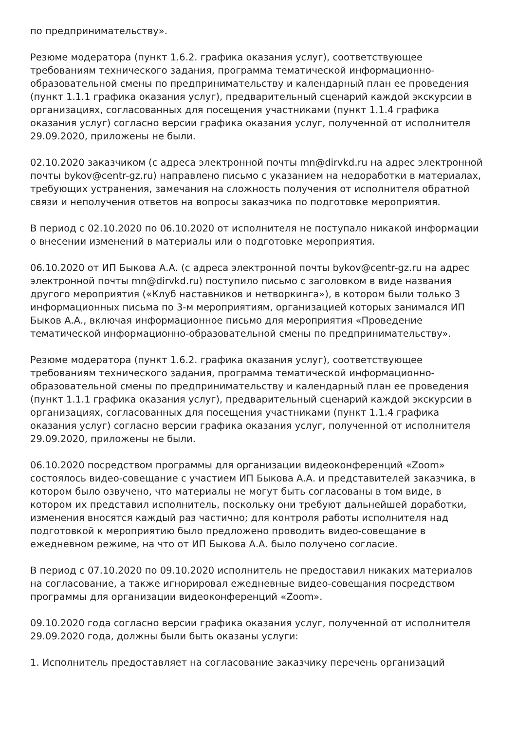по предпринимательству».
Резюме модератора (пункт 1.6.2. графика оказания услуг), соответствующее требованиям технического задания, программа тематической информационно-образовательной смены по предпринимательству и календарный план ее проведения (пункт 1.1.1 графика оказания услуг), предварительный сценарий каждой экскурсии в организациях, согласованных для посещения участниками (пункт 1.1.4 графика оказания услуг) согласно версии графика оказания услуг, полученной от исполнителя 29.09.2020, приложены не были.
02.10.2020 заказчиком (с адреса электронной почты mn@dirvkd.ru на адрес электронной почты bykov@centr-gz.ru) направлено письмо с указанием на недоработки в материалах, требующих устранения, замечания на сложность получения от исполнителя обратной связи и неполучения ответов на вопросы заказчика по подготовке мероприятия.
В период с 02.10.2020 по 06.10.2020 от исполнителя не поступало никакой информации о внесении изменений в материалы или о подготовке мероприятия.
06.10.2020 от ИП Быкова А.А. (с адреса электронной почты bykov@centr-gz.ru на адрес электронной почты mn@dirvkd.ru) поступило письмо с заголовком в виде названия другого мероприятия («Клуб наставников и нетворкинга»), в котором были только 3 информационных письма по 3-м мероприятиям, организацией которых занимался ИП Быков А.А., включая информационное письмо для мероприятия «Проведение тематической информационно-образовательной смены по предпринимательству».
Резюме модератора (пункт 1.6.2. графика оказания услуг), соответствующее требованиям технического задания, программа тематической информационно-образовательной смены по предпринимательству и календарный план ее проведения (пункт 1.1.1 графика оказания услуг), предварительный сценарий каждой экскурсии в организациях, согласованных для посещения участниками (пункт 1.1.4 графика оказания услуг) согласно версии графика оказания услуг, полученной от исполнителя 29.09.2020, приложены не были.
06.10.2020 посредством программы для организации видеоконференций «Zoom» состоялось видео-совещание с участием ИП Быкова А.А. и представителей заказчика, в котором было озвучено, что материалы не могут быть согласованы в том виде, в котором их представил исполнитель, поскольку они требуют дальнейшей доработки, изменения вносятся каждый раз частично; для контроля работы исполнителя над подготовкой к мероприятию было предложено проводить видео-совещание в ежедневном режиме, на что от ИП Быкова А.А. было получено согласие.
В период с 07.10.2020 по 09.10.2020 исполнитель не предоставил никаких материалов на согласование, а также игнорировал ежедневные видео-совещания посредством программы для организации видеоконференций «Zoom».
09.10.2020 года согласно версии графика оказания услуг, полученной от исполнителя 29.09.2020 года, должны были быть оказаны услуги:
1. Исполнитель предоставляет на согласование заказчику перечень организаций